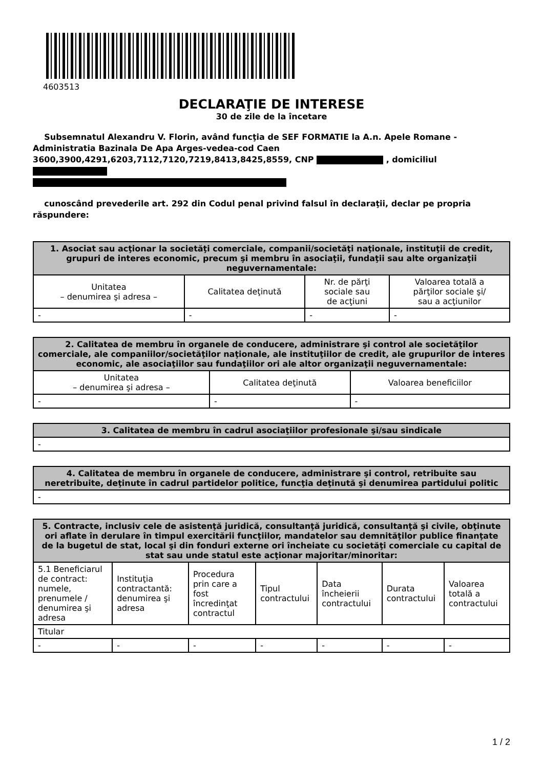4603513
DECLARAŢIE DE INTERESE
30 de zile de la încetare
Subsemnatul Alexandru V. Florin, având funcţia de SEF FORMATIE la A.n. Apele Romane - Administratia Bazinala De Apa Arges-vedea-cod Caen 3600,3900,4291,6203,7112,7120,7219,8413,8425,8559, CNP , domiciliul
cunoscând prevederile art. 292 din Codul penal privind falsul în declaraţii, declar pe propria răspundere:
| 1. Asociat sau acţionar la societăţi comerciale, companii/societăţi naţionale, instituţii de credit, grupuri de interes economic, precum şi membru în asociaţii, fundaţii sau alte organizaţii neguvernamentale: | | | |
| --- | --- | --- | --- |
| Unitatea – denumirea şi adresa – | Calitatea deţinută | Nr. de părţi sociale sau de acţiuni | Valoarea totală a părţilor sociale şi/ sau a acţiunilor |
| - | - | - | - |
| 2. Calitatea de membru în organele de conducere, administrare şi control ale societăţilor comerciale, ale companiilor/societăţilor naţionale, ale instituţiilor de credit, ale grupurilor de interes economic, ale asociaţiilor sau fundaţiilor ori ale altor organizaţii neguvernamentale: | | |
| --- | --- | --- |
| Unitatea – denumirea şi adresa – | Calitatea deţinută | Valoarea beneficiilor |
| - | - | - |
| 3. Calitatea de membru în cadrul asociaţiilor profesionale şi/sau sindicale |
| --- |
| - |
| 4. Calitatea de membru în organele de conducere, administrare şi control, retribuite sau neretribuite, deţinute în cadrul partidelor politice, funcţia deţinută şi denumirea partidului politic |
| --- |
| - |
| 5. Contracte, inclusiv cele de asistenţă juridică, consultanţă juridică, consultanţă şi civile, obţinute ori aflate în derulare în timpul exercitării funcţiilor, mandatelor sau demnităţilor publice finanţate de la bugetul de stat, local şi din fonduri externe ori încheiate cu societăţi comerciale cu capital de stat sau unde statul este acţionar majoritar/minoritar: | | | | | | |
| --- | --- | --- | --- | --- | --- | --- |
| 5.1 Beneficiarul de contract: numele, prenumele / denumirea şi adresa | Instituţia contractantă: denumirea şi adresa | Procedura prin care a fost încredinţat contractul | Tipul contractului | Data încheierii contractului | Durata contractului | Valoarea totală a contractului |
| Titular | | | | | | |
| - | - | - | - | - | - | - |
1 / 2